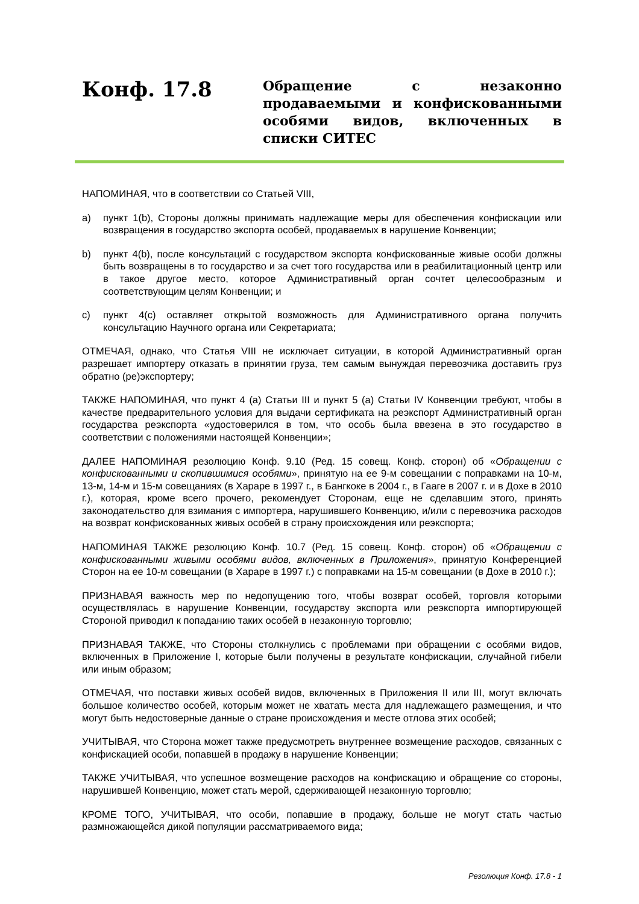Конф. 17.8
Обращение с незаконно продаваемыми и конфискованными особями видов, включенных в списки СИТЕС
НАПОМИНАЯ, что в соответствии со Статьей VIII,
a) пункт 1(b), Стороны должны принимать надлежащие меры для обеспечения конфискации или возвращения в государство экспорта особей, продаваемых в нарушение Конвенции;
b) пункт 4(b), после консультаций с государством экспорта конфискованные живые особи должны быть возвращены в то государство и за счет того государства или в реабилитационный центр или в такое другое место, которое Административный орган сочтет целесообразным и соответствующим целям Конвенции; и
c) пункт 4(c) оставляет открытой возможность для Административного органа получить консультацию Научного органа или Секретариата;
ОТМЕЧАЯ, однако, что Статья VIII не исключает ситуации, в которой Административный орган разрешает импортеру отказать в принятии груза, тем самым вынуждая перевозчика доставить груз обратно (ре)экспортеру;
ТАКЖЕ НАПОМИНАЯ, что пункт 4 (a) Статьи III и пункт 5 (a) Статьи IV Конвенции требуют, чтобы в качестве предварительного условия для выдачи сертификата на реэкспорт Административный орган государства реэкспорта «удостоверился в том, что особь была ввезена в это государство в соответствии с положениями настоящей Конвенции»;
ДАЛЕЕ НАПОМИНАЯ резолюцию Конф. 9.10 (Ред. 15 совещ. Конф. сторон) об «Обращении с конфискованными и скопившимися особями», принятую на ее 9-м совещании с поправками на 10-м, 13-м, 14-м и 15-м совещаниях (в Хараре в 1997 г., в Бангкоке в 2004 г., в Гааге в 2007 г. и в Дохе в 2010 г.), которая, кроме всего прочего, рекомендует Сторонам, еще не сделавшим этого, принять законодательство для взимания с импортера, нарушившего Конвенцию, и/или с перевозчика расходов на возврат конфискованных живых особей в страну происхождения или реэкспорта;
НАПОМИНАЯ ТАКЖЕ резолюцию Конф. 10.7 (Ред. 15 совещ. Конф. сторон) об «Обращении с конфискованными живыми особями видов, включенных в Приложения», принятую Конференцией Сторон на ее 10-м совещании (в Хараре в 1997 г.) с поправками на 15-м совещании (в Дохе в 2010 г.);
ПРИЗНАВАЯ важность мер по недопущению того, чтобы возврат особей, торговля которыми осуществлялась в нарушение Конвенции, государству экспорта или реэкспорта импортирующей Стороной приводил к попаданию таких особей в незаконную торговлю;
ПРИЗНАВАЯ ТАКЖЕ, что Стороны столкнулись с проблемами при обращении с особями видов, включенных в Приложение I, которые были получены в результате конфискации, случайной гибели или иным образом;
ОТМЕЧАЯ, что поставки живых особей видов, включенных в Приложения II или III, могут включать большое количество особей, которым может не хватать места для надлежащего размещения, и что могут быть недостоверные данные о стране происхождения и месте отлова этих особей;
УЧИТЫВАЯ, что Сторона может также предусмотреть внутреннее возмещение расходов, связанных с конфискацией особи, попавшей в продажу в нарушение Конвенции;
ТАКЖЕ УЧИТЫВАЯ, что успешное возмещение расходов на конфискацию и обращение со стороны, нарушившей Конвенцию, может стать мерой, сдерживающей незаконную торговлю;
КРОМЕ ТОГО, УЧИТЫВАЯ, что особи, попавшие в продажу, больше не могут стать частью размножающейся дикой популяции рассматриваемого вида;
Резолюция Конф. 17.8 - 1